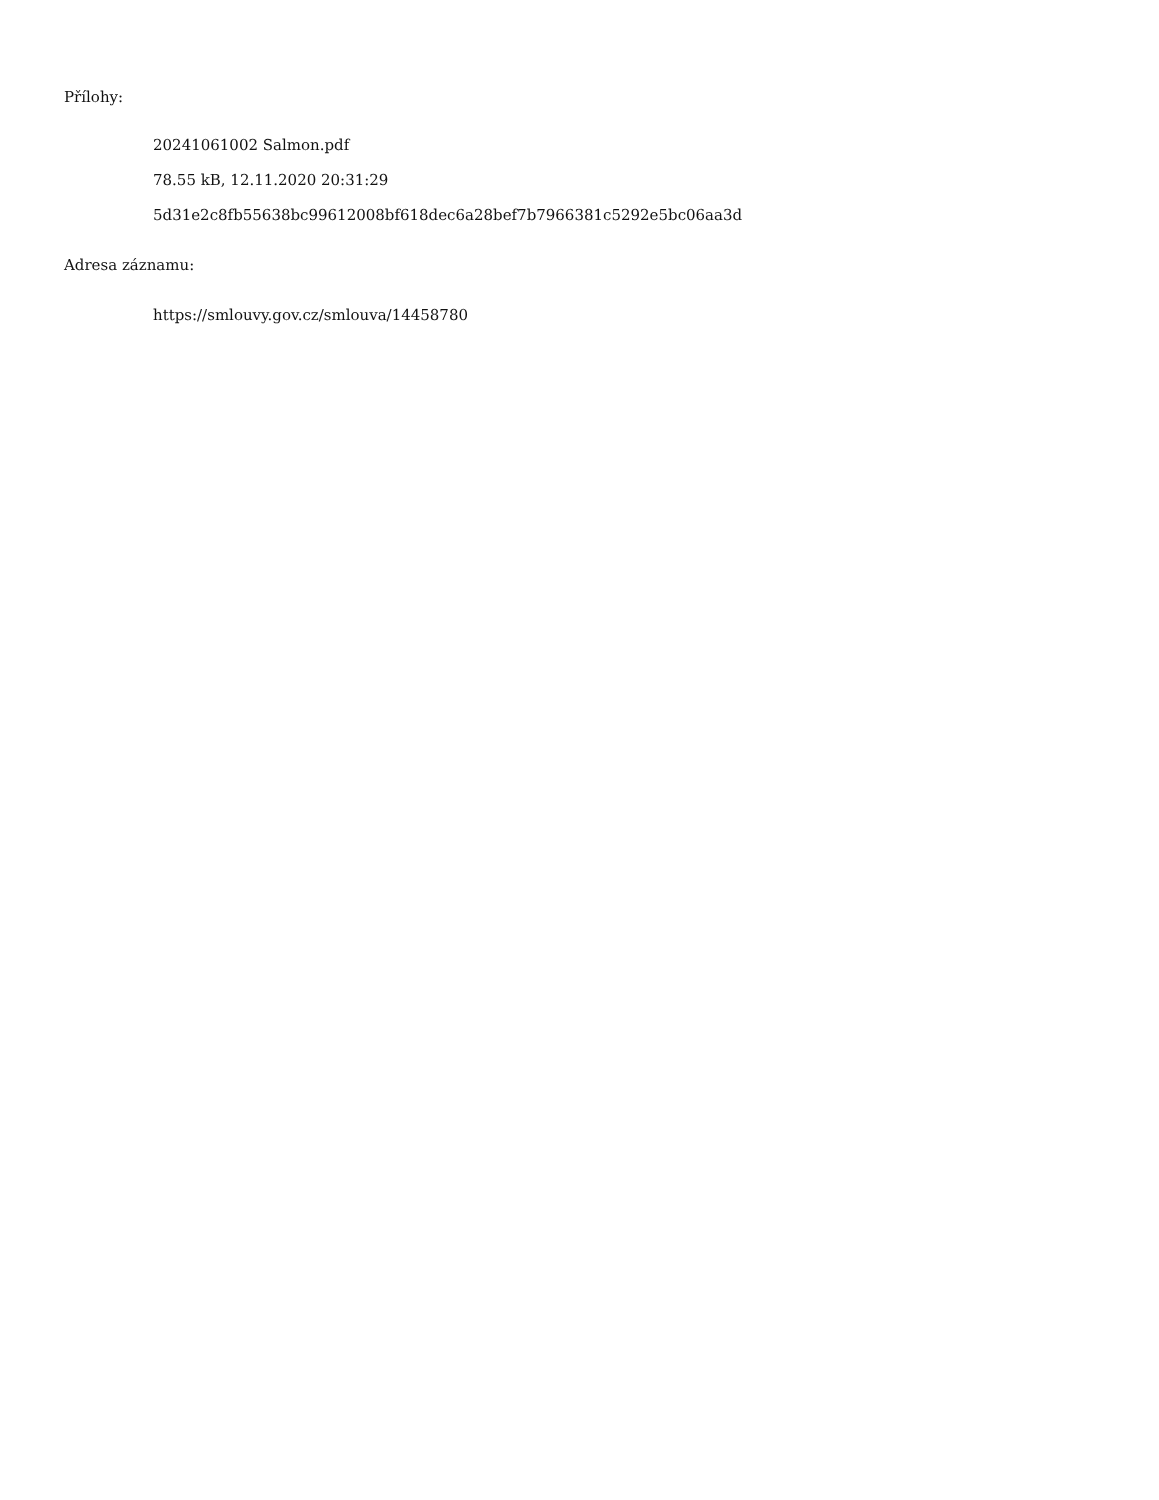Přílohy:
20241061002 Salmon.pdf
78.55 kB, 12.11.2020 20:31:29
5d31e2c8fb55638bc99612008bf618dec6a28bef7b7966381c5292e5bc06aa3d
Adresa záznamu:
https://smlouvy.gov.cz/smlouva/14458780